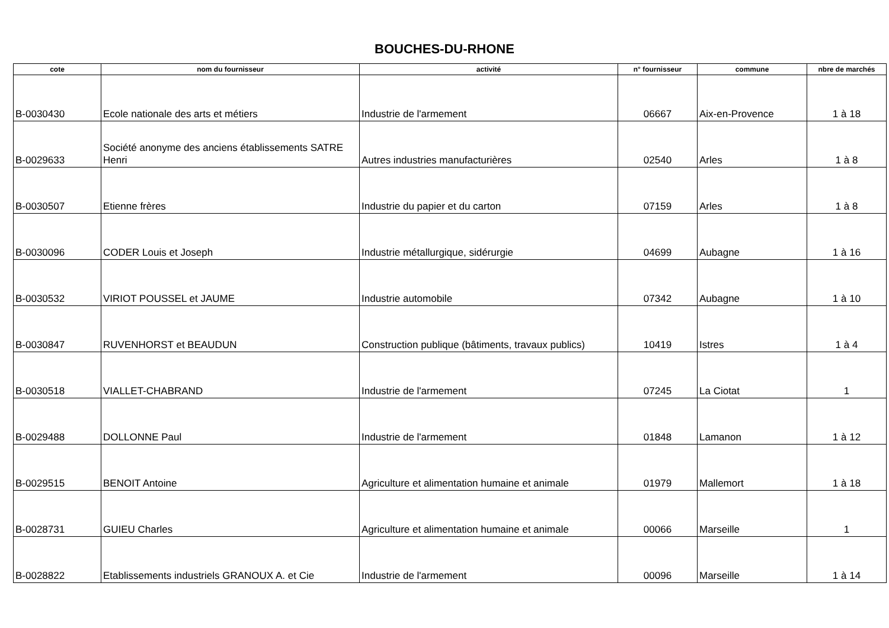BOUCHES-DU-RHONE
| cote | nom du fournisseur | activité | n° fournisseur | commune | nbre de marchés |
| --- | --- | --- | --- | --- | --- |
| B-0030430 | Ecole nationale des arts et métiers | Industrie de l'armement | 06667 | Aix-en-Provence | 1 à 18 |
| B-0029633 | Société anonyme des anciens établissements SATRE Henri | Autres industries manufacturières | 02540 | Arles | 1 à 8 |
| B-0030507 | Etienne frères | Industrie du papier et du carton | 07159 | Arles | 1 à 8 |
| B-0030096 | CODER Louis et Joseph | Industrie métallurgique, sidérurgie | 04699 | Aubagne | 1 à 16 |
| B-0030532 | VIRIOT POUSSEL et JAUME | Industrie automobile | 07342 | Aubagne | 1 à 10 |
| B-0030847 | RUVENHORST et BEAUDUN | Construction publique (bâtiments, travaux publics) | 10419 | Istres | 1 à 4 |
| B-0030518 | VIALLET-CHABRAND | Industrie de l'armement | 07245 | La Ciotat | 1 |
| B-0029488 | DOLLONNE Paul | Industrie de l'armement | 01848 | Lamanon | 1 à 12 |
| B-0029515 | BENOIT Antoine | Agriculture et alimentation humaine et animale | 01979 | Mallemort | 1 à 18 |
| B-0028731 | GUIEU Charles | Agriculture et alimentation humaine et animale | 00066 | Marseille | 1 |
| B-0028822 | Etablissements industriels GRANOUX A. et Cie | Industrie de l'armement | 00096 | Marseille | 1 à 14 |